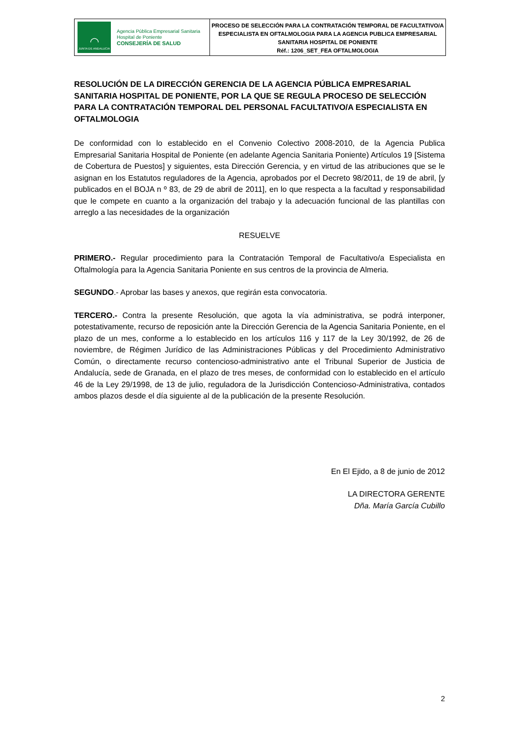◠
JUNTA DE ANDALUCIA
Agencia Pública Empresarial Sanitaria
Hospital de Poniente
CONSEJERÍA DE SALUD
PROCESO DE SELECCIÓN PARA LA CONTRATACIÓN TEMPORAL DE FACULTATIVO/A ESPECIALISTA EN OFTALMOLOGIA PARA LA AGENCIA PUBLICA EMPRESARIAL SANITARIA HOSPITAL DE PONIENTE
Réf.: 1206_SET_FEA OFTALMOLOGIA
RESOLUCIÓN DE LA DIRECCIÓN GERENCIA DE LA AGENCIA PÚBLICA EMPRESARIAL SANITARIA HOSPITAL DE PONIENTE, POR LA QUE SE REGULA PROCESO DE SELECCIÓN PARA LA CONTRATACIÓN TEMPORAL DEL PERSONAL FACULTATIVO/A ESPECIALISTA EN OFTALMOLOGIA
De conformidad con lo establecido en el Convenio Colectivo 2008-2010, de la Agencia Publica Empresarial Sanitaria Hospital de Poniente (en adelante Agencia Sanitaria Poniente) Artículos 19 [Sistema de Cobertura de Puestos] y siguientes, esta Dirección Gerencia, y en virtud de las atribuciones que se le asignan en los Estatutos reguladores de la Agencia, aprobados por el Decreto 98/2011, de 19 de abril, [y publicados en el BOJA n º 83, de 29 de abril de 2011], en lo que respecta a la facultad y responsabilidad que le compete en cuanto a la organización del trabajo y la adecuación funcional de las plantillas con arreglo a las necesidades de la organización
RESUELVE
PRIMERO.- Regular procedimiento para la Contratación Temporal de Facultativo/a Especialista en Oftalmología para la Agencia Sanitaria Poniente en sus centros de la provincia de Almeria.
SEGUNDO.- Aprobar las bases y anexos, que regirán esta convocatoria.
TERCERO.- Contra la presente Resolución, que agota la vía administrativa, se podrá interponer, potestativamente, recurso de reposición ante la Dirección Gerencia de la Agencia Sanitaria Poniente, en el plazo de un mes, conforme a lo establecido en los artículos 116 y 117 de la Ley 30/1992, de 26 de noviembre, de Régimen Jurídico de las Administraciones Públicas y del Procedimiento Administrativo Común, o directamente recurso contencioso-administrativo ante el Tribunal Superior de Justicia de Andalucía, sede de Granada, en el plazo de tres meses, de conformidad con lo establecido en el artículo 46 de la Ley 29/1998, de 13 de julio, reguladora de la Jurisdicción Contencioso-Administrativa, contados ambos plazos desde el día siguiente al de la publicación de la presente Resolución.
En El Ejido, a 8 de junio de 2012
LA DIRECTORA GERENTE
Dña. María García Cubillo
2